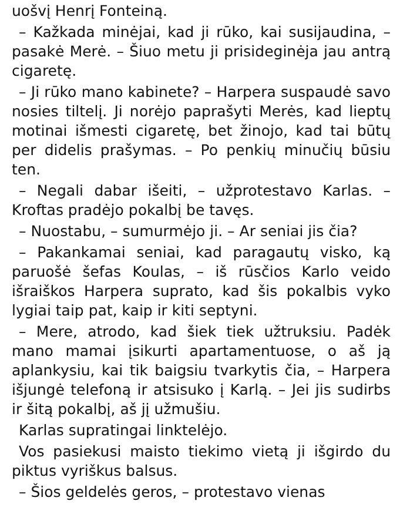uošvį Henrį Fonteiną.
– Kažkada minėjai, kad ji rūko, kai susijaudi­na, – pasakė Merė. – Šiuo metu ji prisideginėja jau antrą cigaretę.
– Ji rūko mano kabinete? – Harpera suspaudė savo nosies tiltelį. Ji norėjo paprašyti Merės, kad lieptų motinai išmesti cigaretę, bet žinojo, kad tai būtų per didelis prašymas. – Po penkių minučių būsiu ten.
– Negali dabar išeiti, – užprotestavo Karlas. – Kroftas pradėjo pokalbį be tavęs.
– Nuostabu, – sumurmėjo ji. – Ar seniai jis čia?
– Pakankamai seniai, kad paragautų visko, ką paruošė šefas Koulas, – iš rūsčios Karlo veido išraiškos Harpera suprato, kad šis po­kalbis vyko lygiai taip pat, kaip ir kiti septyni.
– Mere, atrodo, kad šiek tiek užtruksiu. Padėk mano mamai įsikurti apartamentuose, o aš ją aplankysiu, kai tik baigsiu tvarkytis čia, – Har­pera išjungė telefoną ir atsisuko į Karlą. – Jei jis sudirbs ir šitą pokalbį, aš jį užmušiu.
Karlas supratingai linktelėjo.
Vos pasiekusi maisto tiekimo vietą ji išgirdo du piktus vyriškus balsus.
– Šios geldelės geros, – protestavo vienas